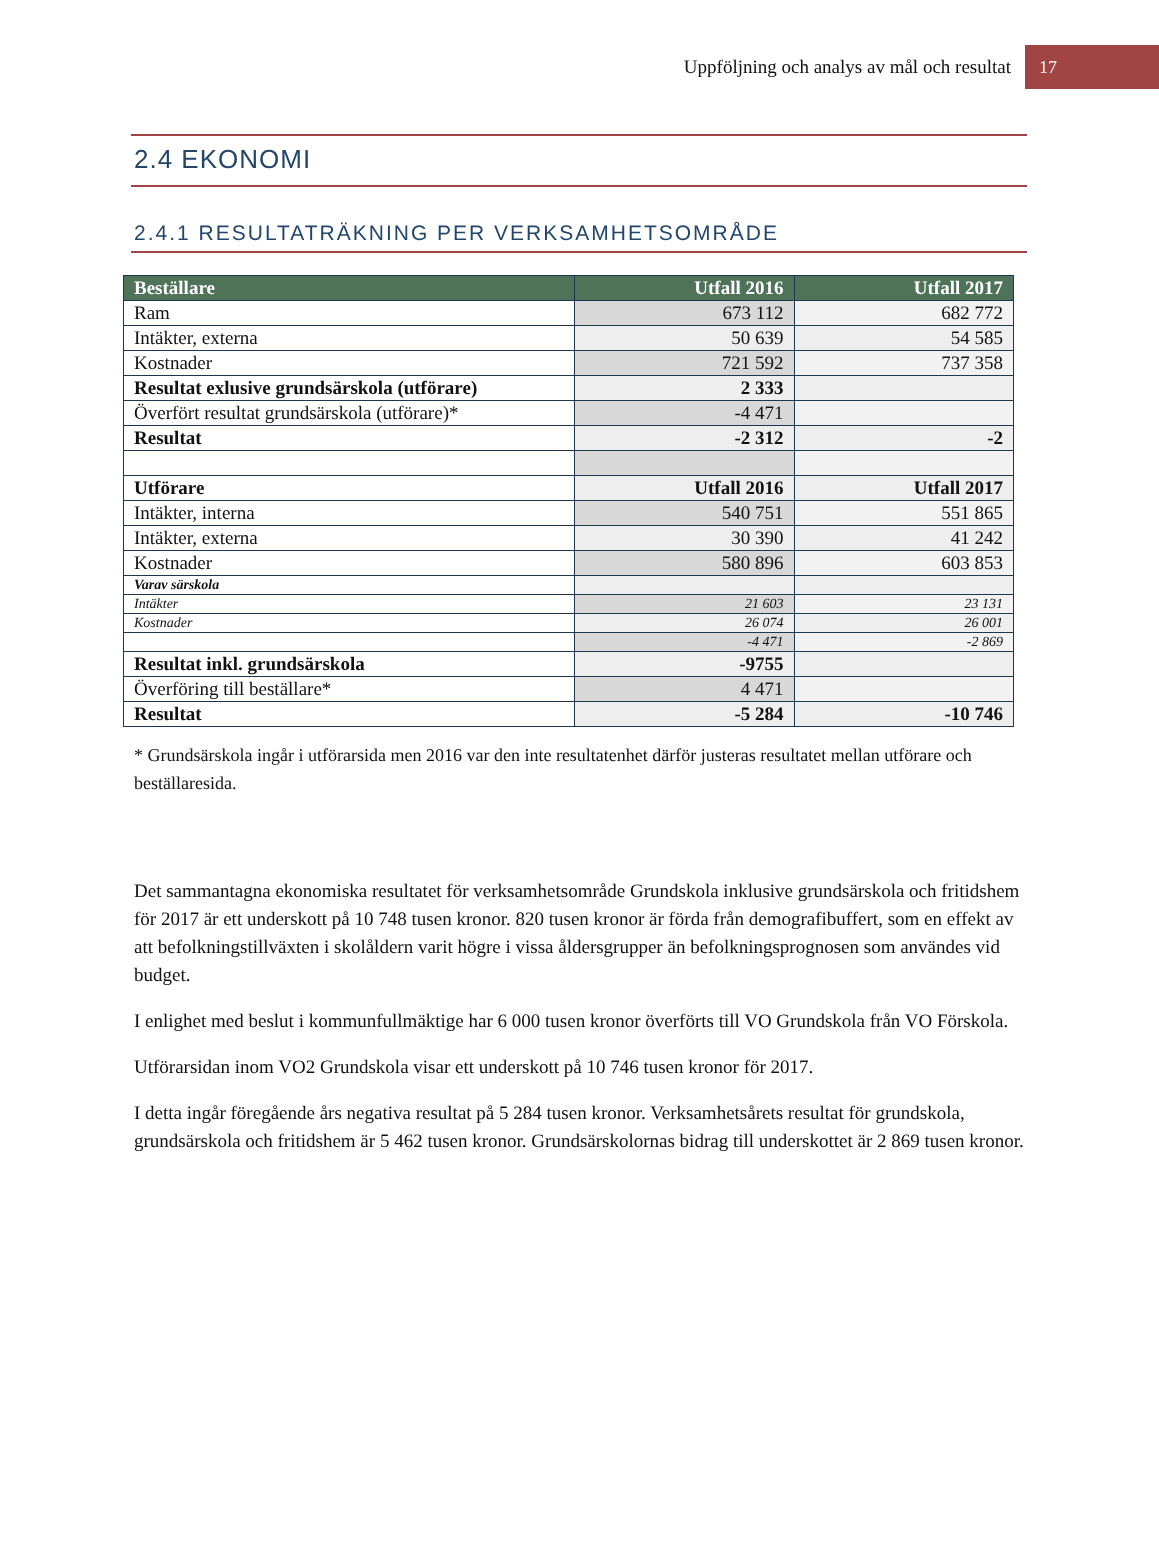Uppföljning och analys av mål och resultat 17
2.4 EKONOMI
2.4.1 RESULTATRÄKNING PER VERKSAMHETSOMRÅDE
| Beställare | Utfall 2016 | Utfall 2017 |
| --- | --- | --- |
| Ram | 673 112 | 682 772 |
| Intäkter, externa | 50 639 | 54 585 |
| Kostnader | 721 592 | 737 358 |
| Resultat exlusive grundsärskola (utförare) | 2 333 | |
| Överfört resultat grundsärskola (utförare)* | -4 471 | |
| Resultat | -2 312 | -2 |
| Utförare | Utfall 2016 | Utfall 2017 |
| Intäkter, interna | 540 751 | 551 865 |
| Intäkter, externa | 30 390 | 41 242 |
| Kostnader | 580 896 | 603 853 |
| Varav särskola | | |
| Intäkter | 21 603 | 23 131 |
| Kostnader | 26 074 | 26 001 |
| | -4 471 | -2 869 |
| Resultat inkl. grundsärskola | -9755 | |
| Överföring till beställare* | 4 471 | |
| Resultat | -5 284 | -10 746 |
* Grundsärskola ingår i utförarsida men 2016 var den inte resultatenhet därför justeras resultatet mellan utförare och beställaresida.
Det sammantagna ekonomiska resultatet för verksamhetsområde Grundskola inklusive grundsärskola och fritidshem för 2017 är ett underskott på 10 748 tusen kronor. 820 tusen kronor är förda från demografibuffert, som en effekt av att befolkningstillväxten i skolåldern varit högre i vissa åldersgrupper än befolkningsprognosen som användes vid budget.
I enlighet med beslut i kommunfullmäktige har 6 000 tusen kronor överförts till VO Grundskola från VO Förskola.
Utförarsidan inom VO2 Grundskola visar ett underskott på 10 746 tusen kronor för 2017.
I detta ingår föregående års negativa resultat på 5 284 tusen kronor. Verksamhetsårets resultat för grundskola, grundsärskola och fritidshem är 5 462 tusen kronor. Grundsärskolornas bidrag till underskottet är 2 869 tusen kronor.